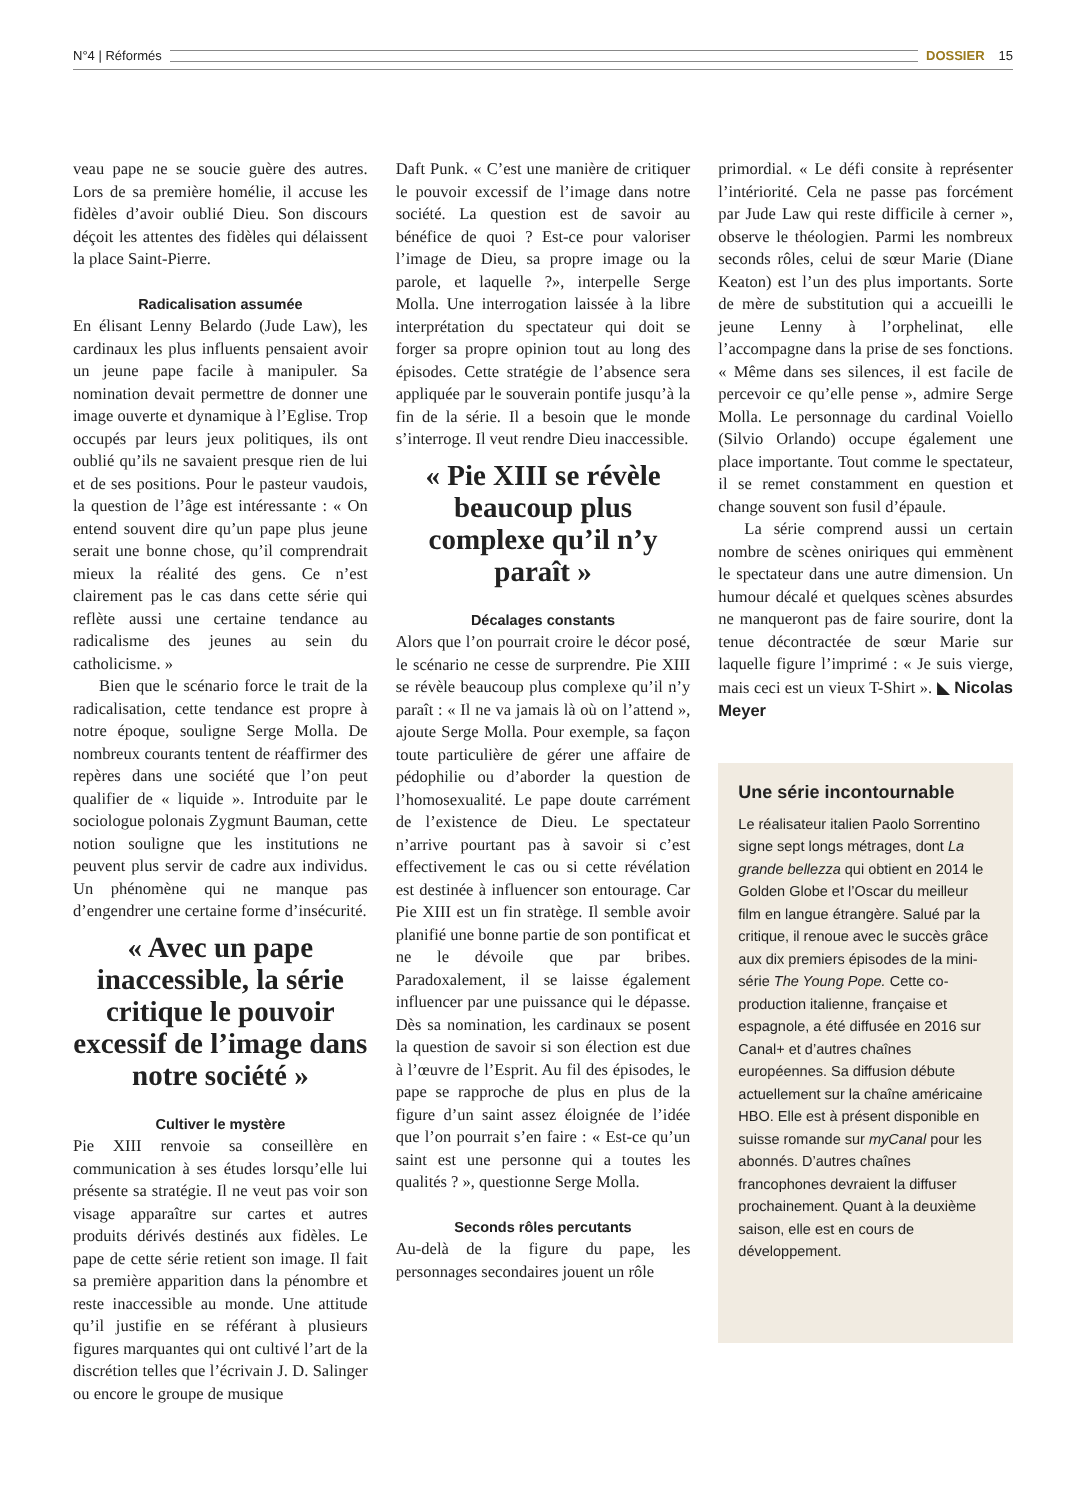N°4 | Réformés DOSSIER 15
veau pape ne se soucie guère des autres. Lors de sa première homélie, il accuse les fidèles d’avoir oublié Dieu. Son discours déçoit les attentes des fidèles qui délaissent la place Saint-Pierre.
Radicalisation assumée
En élisant Lenny Belardo (Jude Law), les cardinaux les plus influents pensaient avoir un jeune pape facile à manipuler. Sa nomination devait permettre de donner une image ouverte et dynamique à l’Eglise. Trop occupés par leurs jeux politiques, ils ont oublié qu’ils ne savaient presque rien de lui et de ses positions. Pour le pasteur vaudois, la question de l’âge est intéressante : « On entend souvent dire qu’un pape plus jeune serait une bonne chose, qu’il comprendrait mieux la réalité des gens. Ce n’est clairement pas le cas dans cette série qui reflète aussi une certaine tendance au radicalisme des jeunes au sein du catholicisme. »
Bien que le scénario force le trait de la radicalisation, cette tendance est propre à notre époque, souligne Serge Molla. De nombreux courants tentent de réaffirmer des repères dans une société que l’on peut qualifier de « liquide ». Introduite par le sociologue polonais Zygmunt Bauman, cette notion souligne que les institutions ne peuvent plus servir de cadre aux individus. Un phénomène qui ne manque pas d’engendrer une certaine forme d’insécurité.
« Avec un pape inaccessible, la série critique le pouvoir excessif de l’image dans notre société »
Cultiver le mystère
Pie XIII renvoie sa conseillère en communication à ses études lorsqu’elle lui présente sa stratégie. Il ne veut pas voir son visage apparaître sur cartes et autres produits dérivés destinés aux fidèles. Le pape de cette série retient son image. Il fait sa première apparition dans la pénombre et reste inaccessible au monde. Une attitude qu’il justifie en se référant à plusieurs figures marquantes qui ont cultivé l’art de la discrétion telles que l’écrivain J. D. Salinger ou encore le groupe de musique
Daft Punk. « C’est une manière de critiquer le pouvoir excessif de l’image dans notre société. La question est de savoir au bénéfice de quoi ? Est-ce pour valoriser l’image de Dieu, sa propre image ou la parole, et laquelle ?», interpelle Serge Molla. Une interrogation laissée à la libre interprétation du spectateur qui doit se forger sa propre opinion tout au long des épisodes. Cette stratégie de l’absence sera appliquée par le souverain pontife jusqu’à la fin de la série. Il a besoin que le monde s’interroge. Il veut rendre Dieu inaccessible.
« Pie XIII se révèle beaucoup plus complexe qu’il n’y paraît »
Décalages constants
Alors que l’on pourrait croire le décor posé, le scénario ne cesse de surprendre. Pie XIII se révèle beaucoup plus complexe qu’il n’y paraît : « Il ne va jamais là où on l’attend », ajoute Serge Molla. Pour exemple, sa façon toute particulière de gérer une affaire de pédophilie ou d’aborder la question de l’homosexualité. Le pape doute carrément de l’existence de Dieu. Le spectateur n’arrive pourtant pas à savoir si c’est effectivement le cas ou si cette révélation est destinée à influencer son entourage. Car Pie XIII est un fin stratège. Il semble avoir planifié une bonne partie de son pontificat et ne le dévoile que par bribes. Paradoxalement, il se laisse également influencer par une puissance qui le dépasse. Dès sa nomination, les cardinaux se posent la question de savoir si son élection est due à l’œuvre de l’Esprit. Au fil des épisodes, le pape se rapproche de plus en plus de la figure d’un saint assez éloignée de l’idée que l’on pourrait s’en faire : « Est-ce qu’un saint est une personne qui a toutes les qualités ? », questionne Serge Molla.
Seconds rôles percutants
Au-delà de la figure du pape, les personnages secondaires jouent un rôle
primordial. « Le défi consite à représenter l’intériorité. Cela ne passe pas forcément par Jude Law qui reste difficile à cerner », observe le théologien. Parmi les nombreux seconds rôles, celui de sœur Marie (Diane Keaton) est l’un des plus importants. Sorte de mère de substitution qui a accueilli le jeune Lenny à l’orphelinat, elle l’accompagne dans la prise de ses fonctions. « Même dans ses silences, il est facile de percevoir ce qu’elle pense », admire Serge Molla. Le personnage du cardinal Voiello (Silvio Orlando) occupe également une place importante. Tout comme le spectateur, il se remet constamment en question et change souvent son fusil d’épaule.
La série comprend aussi un certain nombre de scènes oniriques qui emmènent le spectateur dans une autre dimension. Un humour décalé et quelques scènes absurdes ne manqueront pas de faire sourire, dont la tenue décontractée de sœur Marie sur laquelle figure l’imprimé : « Je suis vierge, mais ceci est un vieux T-Shirt ». ◣ Nicolas Meyer
Une série incontournable
Le réalisateur italien Paolo Sorrentino signe sept longs métrages, dont La grande bellezza qui obtient en 2014 le Golden Globe et l’Oscar du meilleur film en langue étrangère. Salué par la critique, il renoue avec le succès grâce aux dix premiers épisodes de la mini-série The Young Pope. Cette co-production italienne, française et espagnole, a été diffusée en 2016 sur Canal+ et d’autres chaînes européennes. Sa diffusion débute actuellement sur la chaîne américaine HBO. Elle est à présent disponible en suisse romande sur myCanal pour les abonnés. D’autres chaînes francophones devraient la diffuser prochainement. Quant à la deuxième saison, elle est en cours de développement.